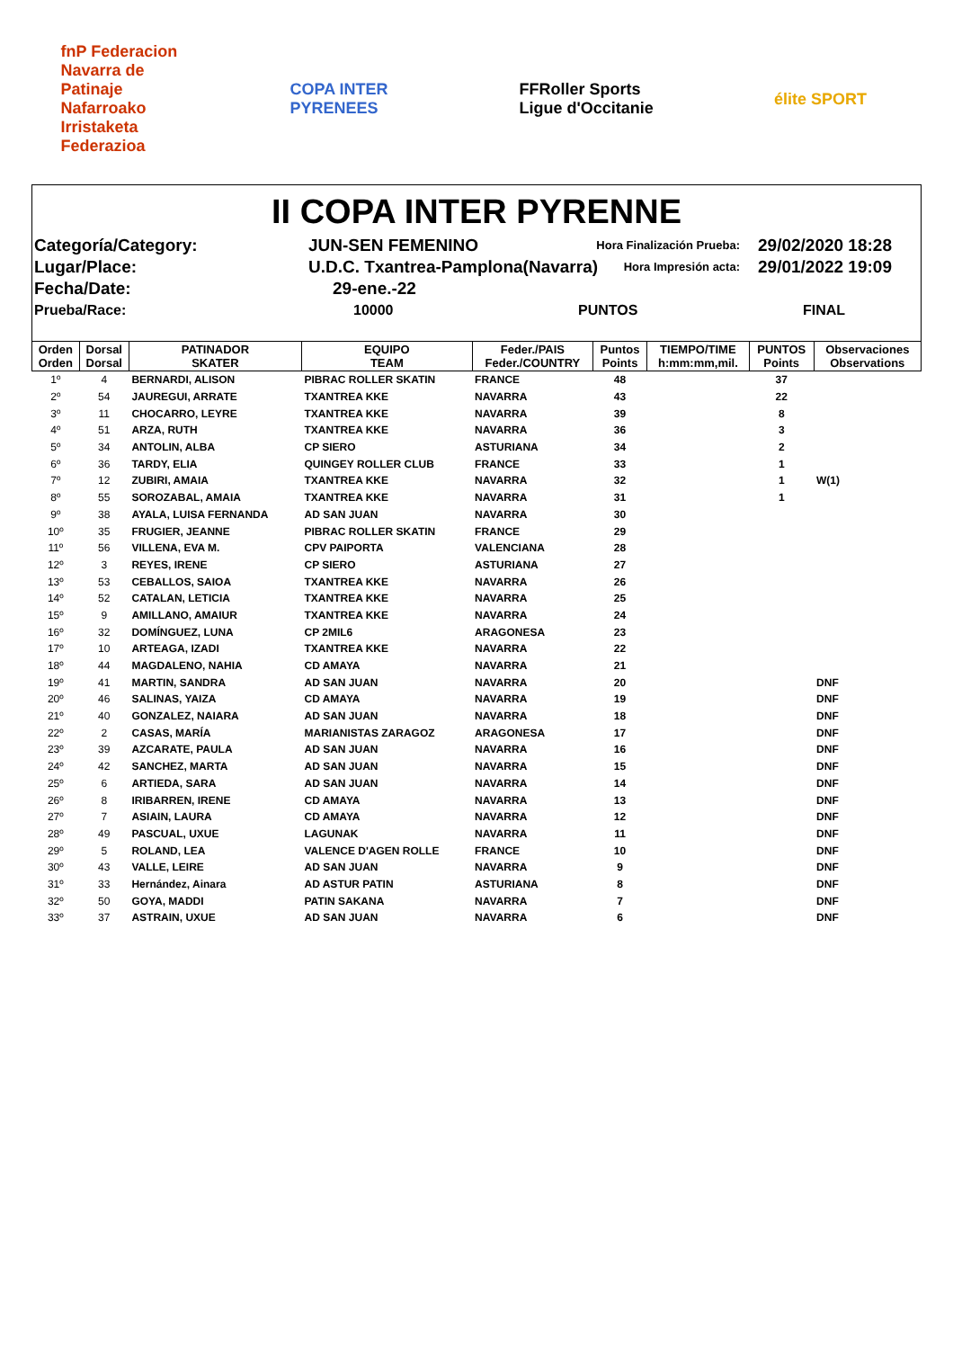fnP Federacion Navarra de Patinaje
Nafarroako Irristaketa Federazioa
COPA INTER PYRENEES
FFRoller Sports Ligue d'Occitanie
élite SPORT
II COPA INTER PYRENNE
Categoría/Category:
JUN-SEN FEMENINO
Hora Finalización Prueba:
29/02/2020 18:28
Lugar/Place:
U.D.C. Txantrea-Pamplona(Navarra)
Hora Impresión acta:
29/01/2022 19:09
Fecha/Date:
29-ene.-22
Prueba/Race:
10000
PUNTOS
FINAL
| Orden Orden | Dorsal Dorsal | PATINADOR SKATER | EQUIPO TEAM | Feder./PAIS Feder./COUNTRY | Puntos Points | TIEMPO/TIME h:mm:mm,mil. | PUNTOS Points | Observaciones Observations |
| --- | --- | --- | --- | --- | --- | --- | --- | --- |
| 1º | 4 | BERNARDI, ALISON | PIBRAC ROLLER SKATIN | FRANCE | 48 | | 37 | |
| 2º | 54 | JAUREGUI, ARRATE | TXANTREA KKE | NAVARRA | 43 | | 22 | |
| 3º | 11 | CHOCARRO, LEYRE | TXANTREA KKE | NAVARRA | 39 | | 8 | |
| 4º | 51 | ARZA, RUTH | TXANTREA KKE | NAVARRA | 36 | | 3 | |
| 5º | 34 | ANTOLIN, ALBA | CP SIERO | ASTURIANA | 34 | | 2 | |
| 6º | 36 | TARDY, ELIA | QUINGEY ROLLER CLUB | FRANCE | 33 | | 1 | |
| 7º | 12 | ZUBIRI, AMAIA | TXANTREA KKE | NAVARRA | 32 | | 1 | W(1) |
| 8º | 55 | SOROZABAL, AMAIA | TXANTREA KKE | NAVARRA | 31 | | 1 | |
| 9º | 38 | AYALA, LUISA FERNANDA | AD SAN JUAN | NAVARRA | 30 | | | |
| 10º | 35 | FRUGIER, JEANNE | PIBRAC ROLLER SKATIN | FRANCE | 29 | | | |
| 11º | 56 | VILLENA, EVA M. | CPV PAIPORTA | VALENCIANA | 28 | | | |
| 12º | 3 | REYES, IRENE | CP SIERO | ASTURIANA | 27 | | | |
| 13º | 53 | CEBALLOS, SAIOA | TXANTREA KKE | NAVARRA | 26 | | | |
| 14º | 52 | CATALAN, LETICIA | TXANTREA KKE | NAVARRA | 25 | | | |
| 15º | 9 | AMILLANO, AMAIUR | TXANTREA KKE | NAVARRA | 24 | | | |
| 16º | 32 | DOMÍNGUEZ, LUNA | CP 2MIL6 | ARAGONESA | 23 | | | |
| 17º | 10 | ARTEAGA, IZADI | TXANTREA KKE | NAVARRA | 22 | | | |
| 18º | 44 | MAGDALENO, NAHIA | CD AMAYA | NAVARRA | 21 | | | |
| 19º | 41 | MARTIN, SANDRA | AD SAN JUAN | NAVARRA | 20 | | | DNF |
| 20º | 46 | SALINAS, YAIZA | CD AMAYA | NAVARRA | 19 | | | DNF |
| 21º | 40 | GONZALEZ, NAIARA | AD SAN JUAN | NAVARRA | 18 | | | DNF |
| 22º | 2 | CASAS, MARÍA | MARIANISTAS ZARAGOZ | ARAGONESA | 17 | | | DNF |
| 23º | 39 | AZCARATE, PAULA | AD SAN JUAN | NAVARRA | 16 | | | DNF |
| 24º | 42 | SANCHEZ, MARTA | AD SAN JUAN | NAVARRA | 15 | | | DNF |
| 25º | 6 | ARTIEDA, SARA | AD SAN JUAN | NAVARRA | 14 | | | DNF |
| 26º | 8 | IRIBARREN, IRENE | CD AMAYA | NAVARRA | 13 | | | DNF |
| 27º | 7 | ASIAIN, LAURA | CD AMAYA | NAVARRA | 12 | | | DNF |
| 28º | 49 | PASCUAL, UXUE | LAGUNAK | NAVARRA | 11 | | | DNF |
| 29º | 5 | ROLAND, LEA | VALENCE D'AGEN ROLLE | FRANCE | 10 | | | DNF |
| 30º | 43 | VALLE, LEIRE | AD SAN JUAN | NAVARRA | 9 | | | DNF |
| 31º | 33 | Hernández, Ainara | AD ASTUR PATIN | ASTURIANA | 8 | | | DNF |
| 32º | 50 | GOYA, MADDI | PATIN SAKANA | NAVARRA | 7 | | | DNF |
| 33º | 37 | ASTRAIN, UXUE | AD SAN JUAN | NAVARRA | 6 | | | DNF |